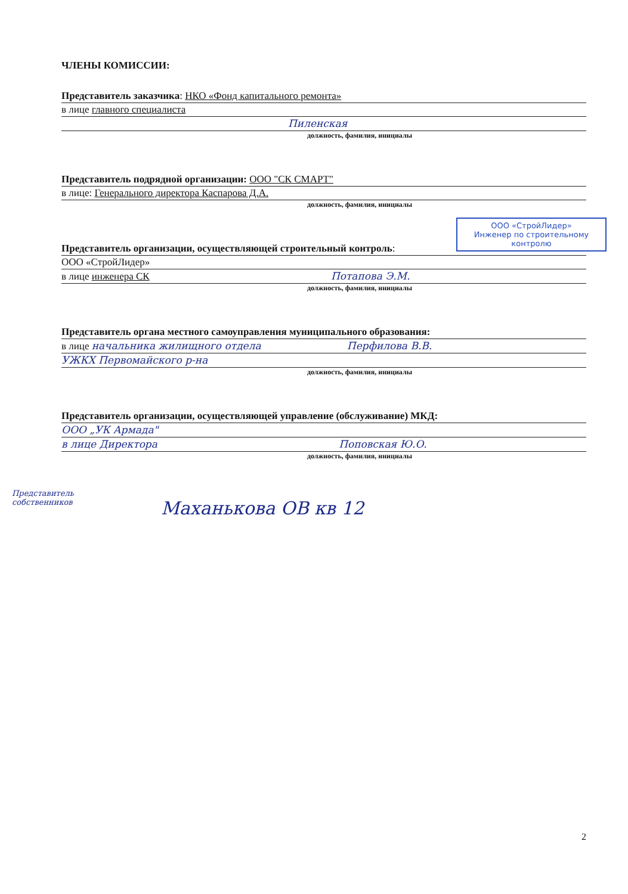ЧЛЕНЫ КОМИССИИ:
Представитель заказчика: НКО «Фонд капитального ремонта»
в лице главного специалиста
Пиленская
должность, фамилия, инициалы
Представитель подрядной организации: ООО "СК СМАРТ"
в лице: Генерального директора Каспарова Д.А.
должность, фамилия, инициалы
Представитель организации, осуществляющей строительный контроль:
ООО «СтройЛидер»
в лице инженера СК Потапова Э.М.
должность, фамилия, инициалы
Представитель органа местного самоуправления муниципального образования:
в лице начальника жилищного отдела Перфилова В.В.
УЖКХ Первомайского р-на
должность, фамилия, инициалы
Представитель организации, осуществляющей управление (обслуживание) МКД:
ООО „УК Армада"
в лице Директора Поповская Ю.О.
должность, фамилия, инициалы
Представитель
собственников
Маханькова ОВ кв 12
ООО «СтройЛидер»
Инженер по строительному
контролю
2